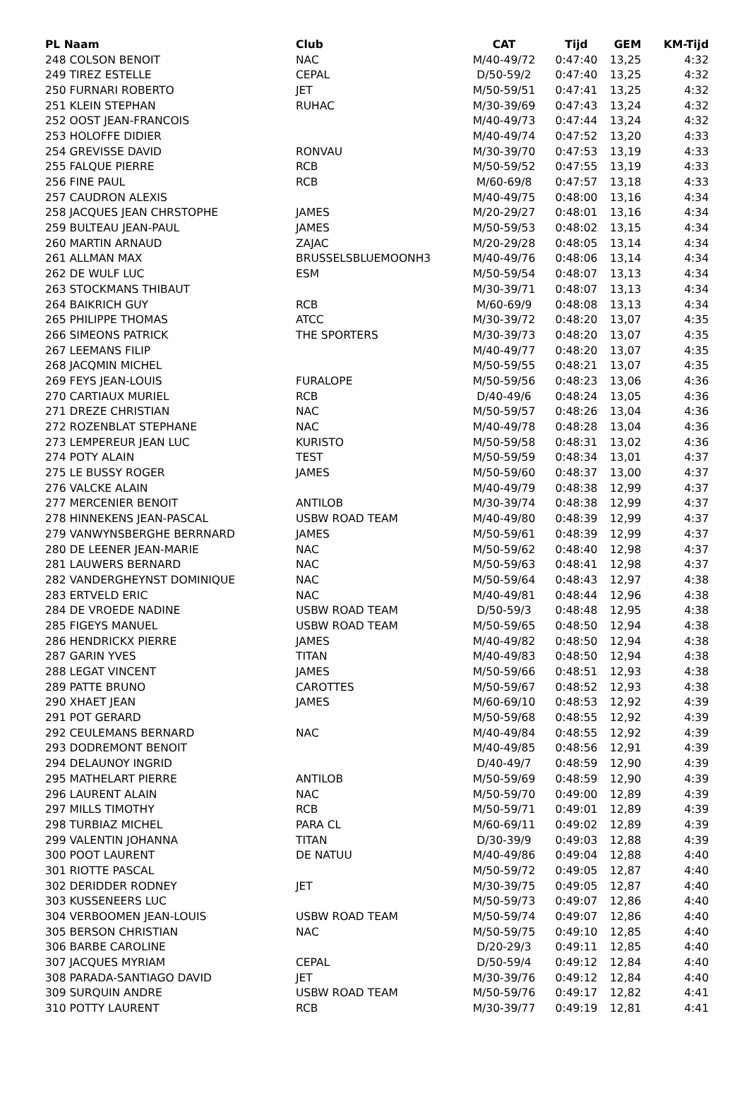| PL Naam | Club | CAT | Tijd | GEM | KM-Tijd |
| --- | --- | --- | --- | --- | --- |
| 248 COLSON BENOIT | NAC | M/40-49/72 | 0:47:40 | 13,25 | 4:32 |
| 249 TIREZ ESTELLE | CEPAL | D/50-59/2 | 0:47:40 | 13,25 | 4:32 |
| 250 FURNARI ROBERTO | JET | M/50-59/51 | 0:47:41 | 13,25 | 4:32 |
| 251 KLEIN STEPHAN | RUHAC | M/30-39/69 | 0:47:43 | 13,24 | 4:32 |
| 252 OOST JEAN-FRANCOIS | | M/40-49/73 | 0:47:44 | 13,24 | 4:32 |
| 253 HOLOFFE DIDIER | | M/40-49/74 | 0:47:52 | 13,20 | 4:33 |
| 254 GREVISSE DAVID | RONVAU | M/30-39/70 | 0:47:53 | 13,19 | 4:33 |
| 255 FALQUE PIERRE | RCB | M/50-59/52 | 0:47:55 | 13,19 | 4:33 |
| 256 FINE PAUL | RCB | M/60-69/8 | 0:47:57 | 13,18 | 4:33 |
| 257 CAUDRON ALEXIS | | M/40-49/75 | 0:48:00 | 13,16 | 4:34 |
| 258 JACQUES JEAN CHRSTOPHE | JAMES | M/20-29/27 | 0:48:01 | 13,16 | 4:34 |
| 259 BULTEAU JEAN-PAUL | JAMES | M/50-59/53 | 0:48:02 | 13,15 | 4:34 |
| 260 MARTIN ARNAUD | ZAJAC | M/20-29/28 | 0:48:05 | 13,14 | 4:34 |
| 261 ALLMAN MAX | BRUSSELSBLUEMOONH3 | M/40-49/76 | 0:48:06 | 13,14 | 4:34 |
| 262 DE WULF LUC | ESM | M/50-59/54 | 0:48:07 | 13,13 | 4:34 |
| 263 STOCKMANS THIBAUT | | M/30-39/71 | 0:48:07 | 13,13 | 4:34 |
| 264 BAIKRICH GUY | RCB | M/60-69/9 | 0:48:08 | 13,13 | 4:34 |
| 265 PHILIPPE THOMAS | ATCC | M/30-39/72 | 0:48:20 | 13,07 | 4:35 |
| 266 SIMEONS PATRICK | THE SPORTERS | M/30-39/73 | 0:48:20 | 13,07 | 4:35 |
| 267 LEEMANS FILIP | | M/40-49/77 | 0:48:20 | 13,07 | 4:35 |
| 268 JACQMIN MICHEL | | M/50-59/55 | 0:48:21 | 13,07 | 4:35 |
| 269 FEYS JEAN-LOUIS | FURALOPE | M/50-59/56 | 0:48:23 | 13,06 | 4:36 |
| 270 CARTIAUX MURIEL | RCB | D/40-49/6 | 0:48:24 | 13,05 | 4:36 |
| 271 DREZE CHRISTIAN | NAC | M/50-59/57 | 0:48:26 | 13,04 | 4:36 |
| 272 ROZENBLAT STEPHANE | NAC | M/40-49/78 | 0:48:28 | 13,04 | 4:36 |
| 273 LEMPEREUR JEAN LUC | KURISTO | M/50-59/58 | 0:48:31 | 13,02 | 4:36 |
| 274 POTY ALAIN | TEST | M/50-59/59 | 0:48:34 | 13,01 | 4:37 |
| 275 LE BUSSY ROGER | JAMES | M/50-59/60 | 0:48:37 | 13,00 | 4:37 |
| 276 VALCKE ALAIN | | M/40-49/79 | 0:48:38 | 12,99 | 4:37 |
| 277 MERCENIER BENOIT | ANTILOB | M/30-39/74 | 0:48:38 | 12,99 | 4:37 |
| 278 HINNEKENS JEAN-PASCAL | USBW ROAD TEAM | M/40-49/80 | 0:48:39 | 12,99 | 4:37 |
| 279 VANWYNSBERGHE BERRNARD | JAMES | M/50-59/61 | 0:48:39 | 12,99 | 4:37 |
| 280 DE LEENER JEAN-MARIE | NAC | M/50-59/62 | 0:48:40 | 12,98 | 4:37 |
| 281 LAUWERS BERNARD | NAC | M/50-59/63 | 0:48:41 | 12,98 | 4:37 |
| 282 VANDERGHEYNST DOMINIQUE | NAC | M/50-59/64 | 0:48:43 | 12,97 | 4:38 |
| 283 ERTVELD ERIC | NAC | M/40-49/81 | 0:48:44 | 12,96 | 4:38 |
| 284 DE VROEDE NADINE | USBW ROAD TEAM | D/50-59/3 | 0:48:48 | 12,95 | 4:38 |
| 285 FIGEYS MANUEL | USBW ROAD TEAM | M/50-59/65 | 0:48:50 | 12,94 | 4:38 |
| 286 HENDRICKX PIERRE | JAMES | M/40-49/82 | 0:48:50 | 12,94 | 4:38 |
| 287 GARIN YVES | TITAN | M/40-49/83 | 0:48:50 | 12,94 | 4:38 |
| 288 LEGAT VINCENT | JAMES | M/50-59/66 | 0:48:51 | 12,93 | 4:38 |
| 289 PATTE BRUNO | CAROTTES | M/50-59/67 | 0:48:52 | 12,93 | 4:38 |
| 290 XHAET JEAN | JAMES | M/60-69/10 | 0:48:53 | 12,92 | 4:39 |
| 291 POT GERARD | | M/50-59/68 | 0:48:55 | 12,92 | 4:39 |
| 292 CEULEMANS BERNARD | NAC | M/40-49/84 | 0:48:55 | 12,92 | 4:39 |
| 293 DODREMONT BENOIT | | M/40-49/85 | 0:48:56 | 12,91 | 4:39 |
| 294 DELAUNOY INGRID | | D/40-49/7 | 0:48:59 | 12,90 | 4:39 |
| 295 MATHELART PIERRE | ANTILOB | M/50-59/69 | 0:48:59 | 12,90 | 4:39 |
| 296 LAURENT ALAIN | NAC | M/50-59/70 | 0:49:00 | 12,89 | 4:39 |
| 297 MILLS TIMOTHY | RCB | M/50-59/71 | 0:49:01 | 12,89 | 4:39 |
| 298 TURBIAZ MICHEL | PARA CL | M/60-69/11 | 0:49:02 | 12,89 | 4:39 |
| 299 VALENTIN JOHANNA | TITAN | D/30-39/9 | 0:49:03 | 12,88 | 4:39 |
| 300 POOT LAURENT | DE NATUU | M/40-49/86 | 0:49:04 | 12,88 | 4:40 |
| 301 RIOTTE PASCAL | | M/50-59/72 | 0:49:05 | 12,87 | 4:40 |
| 302 DERIDDER RODNEY | JET | M/30-39/75 | 0:49:05 | 12,87 | 4:40 |
| 303 KUSSENEERS LUC | | M/50-59/73 | 0:49:07 | 12,86 | 4:40 |
| 304 VERBOOMEN JEAN-LOUIS | USBW ROAD TEAM | M/50-59/74 | 0:49:07 | 12,86 | 4:40 |
| 305 BERSON CHRISTIAN | NAC | M/50-59/75 | 0:49:10 | 12,85 | 4:40 |
| 306 BARBE CAROLINE | | D/20-29/3 | 0:49:11 | 12,85 | 4:40 |
| 307 JACQUES MYRIAM | CEPAL | D/50-59/4 | 0:49:12 | 12,84 | 4:40 |
| 308 PARADA-SANTIAGO DAVID | JET | M/30-39/76 | 0:49:12 | 12,84 | 4:40 |
| 309 SURQUIN ANDRE | USBW ROAD TEAM | M/50-59/76 | 0:49:17 | 12,82 | 4:41 |
| 310 POTTY LAURENT | RCB | M/30-39/77 | 0:49:19 | 12,81 | 4:41 |